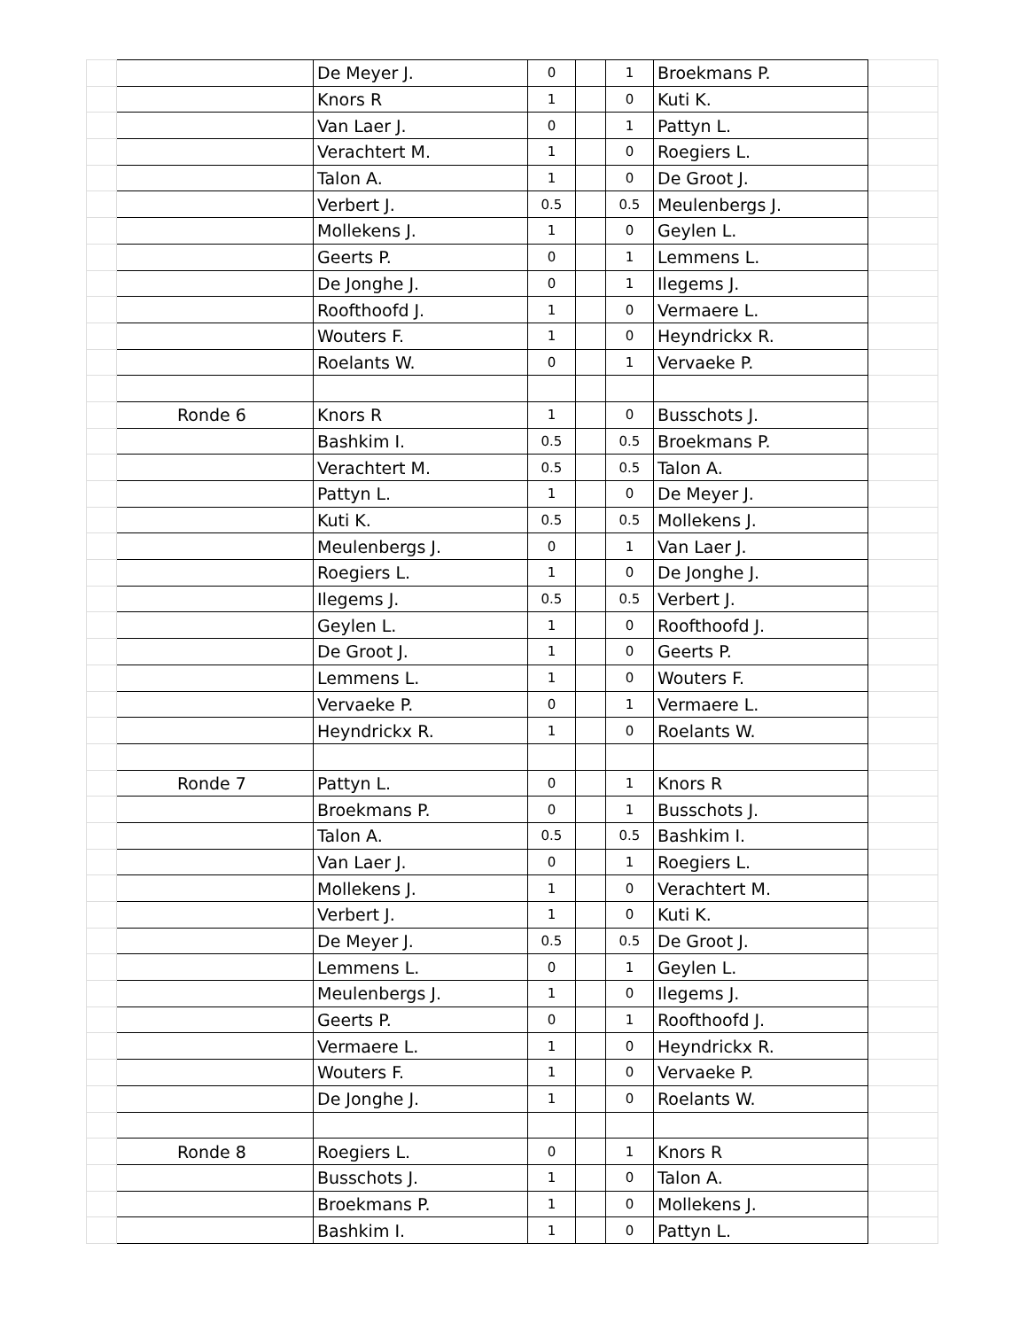| | | De Meyer J. | 0 | | 1 | Broekmans P. | |
| | | Knors R | 1 | | 0 | Kuti K. | |
| | | Van Laer J. | 0 | | 1 | Pattyn L. | |
| | | Verachtert M. | 1 | | 0 | Roegiers L. | |
| | | Talon A. | 1 | | 0 | De Groot J. | |
| | | Verbert J. | 0.5 | | 0.5 | Meulenbergs J. | |
| | | Mollekens J. | 1 | | 0 | Geylen L. | |
| | | Geerts P. | 0 | | 1 | Lemmens L. | |
| | | De Jonghe J. | 0 | | 1 | Ilegems J. | |
| | | Roofthoofd J. | 1 | | 0 | Vermaere L. | |
| | | Wouters F. | 1 | | 0 | Heyndrickx R. | |
| | | Roelants W. | 0 | | 1 | Vervaeke P. | |
| | Ronde 6 | Knors R | 1 | | 0 | Busschots J. | |
| | | Bashkim I. | 0.5 | | 0.5 | Broekmans P. | |
| | | Verachtert M. | 0.5 | | 0.5 | Talon A. | |
| | | Pattyn L. | 1 | | 0 | De Meyer J. | |
| | | Kuti K. | 0.5 | | 0.5 | Mollekens J. | |
| | | Meulenbergs J. | 0 | | 1 | Van Laer J. | |
| | | Roegiers L. | 1 | | 0 | De Jonghe J. | |
| | | Ilegems J. | 0.5 | | 0.5 | Verbert J. | |
| | | Geylen L. | 1 | | 0 | Roofthoofd J. | |
| | | De Groot J. | 1 | | 0 | Geerts P. | |
| | | Lemmens L. | 1 | | 0 | Wouters F. | |
| | | Vervaeke P. | 0 | | 1 | Vermaere L. | |
| | | Heyndrickx R. | 1 | | 0 | Roelants W. | |
| | Ronde 7 | Pattyn L. | 0 | | 1 | Knors R | |
| | | Broekmans P. | 0 | | 1 | Busschots J. | |
| | | Talon A. | 0.5 | | 0.5 | Bashkim I. | |
| | | Van Laer J. | 0 | | 1 | Roegiers L. | |
| | | Mollekens J. | 1 | | 0 | Verachtert M. | |
| | | Verbert J. | 1 | | 0 | Kuti K. | |
| | | De Meyer J. | 0.5 | | 0.5 | De Groot J. | |
| | | Lemmens L. | 0 | | 1 | Geylen L. | |
| | | Meulenbergs J. | 1 | | 0 | Ilegems J. | |
| | | Geerts P. | 0 | | 1 | Roofthoofd J. | |
| | | Vermaere L. | 1 | | 0 | Heyndrickx R. | |
| | | Wouters F. | 1 | | 0 | Vervaeke P. | |
| | | De Jonghe J. | 1 | | 0 | Roelants W. | |
| | Ronde 8 | Roegiers L. | 0 | | 1 | Knors R | |
| | | Busschots J. | 1 | | 0 | Talon A. | |
| | | Broekmans P. | 1 | | 0 | Mollekens J. | |
| | | Bashkim I. | 1 | | 0 | Pattyn L. | |